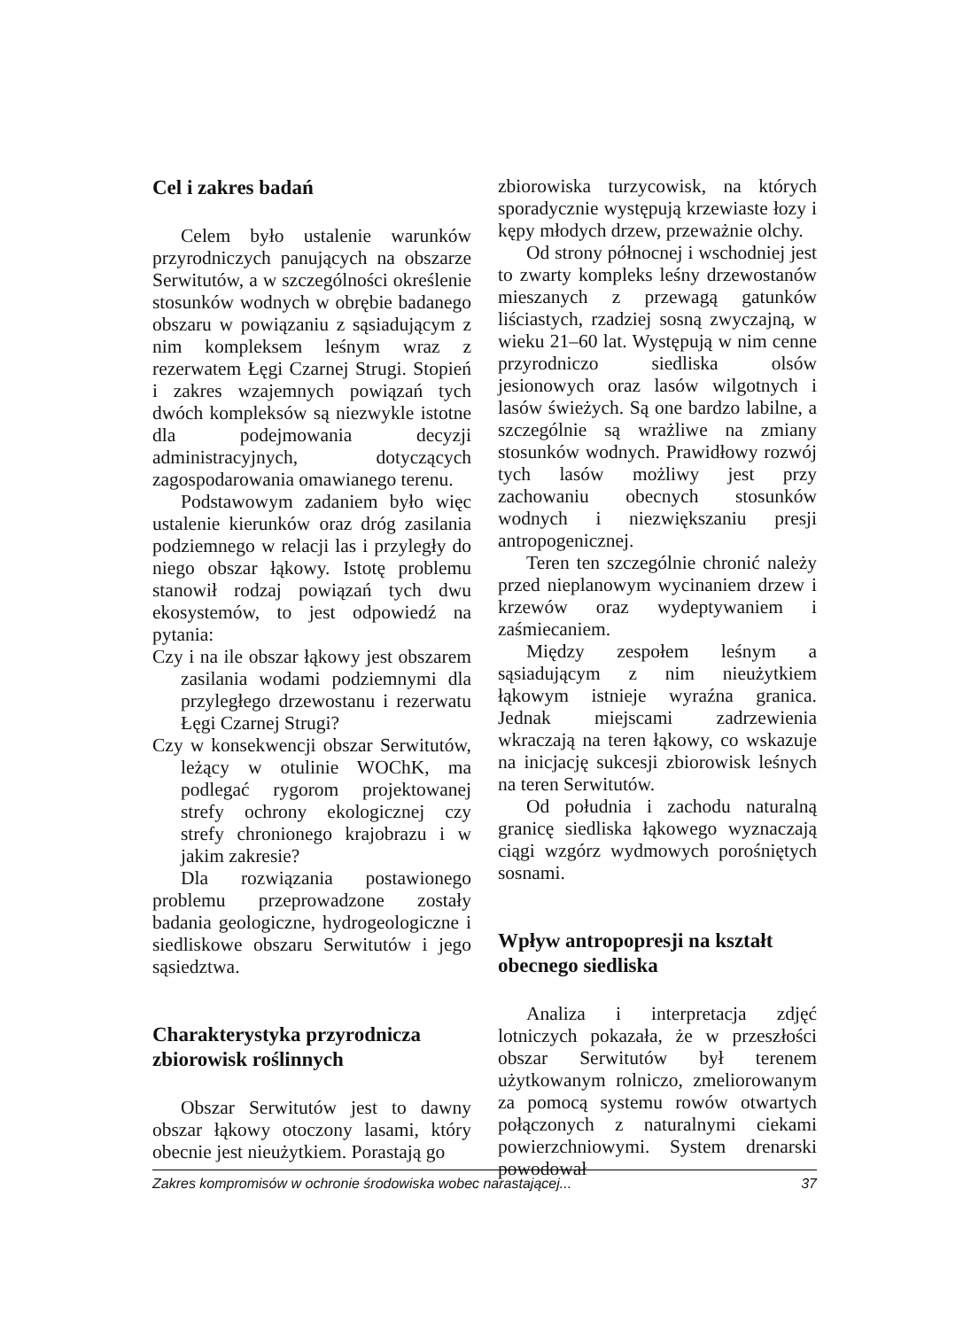Cel i zakres badań
Celem było ustalenie warunków przyrodniczych panujących na obszarze Serwitutów, a w szczególności określenie stosunków wodnych w obrębie badanego obszaru w powiązaniu z sąsiadującym z nim kompleksem leśnym wraz z rezerwatem Łęgi Czarnej Strugi. Stopień i zakres wzajemnych powiązań tych dwóch kompleksów są niezwykle istotne dla podejmowania decyzji administracyjnych, dotyczących zagospodarowania omawianego terenu.
Podstawowym zadaniem było więc ustalenie kierunków oraz dróg zasilania podziemnego w relacji las i przyległy do niego obszar łąkowy. Istotę problemu stanowił rodzaj powiązań tych dwu ekosystemów, to jest odpowiedź na pytania:
Czy i na ile obszar łąkowy jest obszarem zasilania wodami podziemnymi dla przyległego drzewostanu i rezerwatu Łęgi Czarnej Strugi?
Czy w konsekwencji obszar Serwitutów, leżący w otulinie WOChK, ma podlegać rygorom projektowanej strefy ochrony ekologicznej czy strefy chronionego krajobrazu i w jakim zakresie?
Dla rozwiązania postawionego problemu przeprowadzone zostały badania geologiczne, hydrogeologiczne i siedliskowe obszaru Serwitutów i jego sąsiedztwa.
Charakterystyka przyrodnicza zbiorowisk roślinnych
Obszar Serwitutów jest to dawny obszar łąkowy otoczony lasami, który obecnie jest nieużytkiem. Porastają go
zbiorowiska turzycowisk, na których sporadycznie występują krzewiaste łozy i kępy młodych drzew, przeważnie olchy.
Od strony północnej i wschodniej jest to zwarty kompleks leśny drzewostanów mieszanych z przewagą gatunków liściastych, rzadziej sosną zwyczajną, w wieku 21–60 lat. Występują w nim cenne przyrodniczo siedliska olsów jesionowych oraz lasów wilgotnych i lasów świeżych. Są one bardzo labilne, a szczególnie są wrażliwe na zmiany stosunków wodnych. Prawidłowy rozwój tych lasów możliwy jest przy zachowaniu obecnych stosunków wodnych i niezwiększaniu presji antropogenicznej.
Teren ten szczególnie chronić należy przed nieplanowym wycinaniem drzew i krzewów oraz wydeptywaniem i zaśmiecaniem.
Między zespołem leśnym a sąsiadującym z nim nieużytkiem łąkowym istnieje wyraźna granica. Jednak miejscami zadrzewienia wkraczają na teren łąkowy, co wskazuje na inicjację sukcesji zbiorowisk leśnych na teren Serwitutów.
Od południa i zachodu naturalną granicę siedliska łąkowego wyznaczają ciągi wzgórz wydmowych porośniętych sosnami.
Wpływ antropopresji na kształt obecnego siedliska
Analiza i interpretacja zdjęć lotniczych pokazała, że w przeszłości obszar Serwitutów był terenem użytkowanym rolniczo, zmeliorowanym za pomocą systemu rowów otwartych połączonych z naturalnymi ciekami powierzchniowymi. System drenarski powodował
Zakres kompromisów w ochronie środowiska wobec narastającej... 37